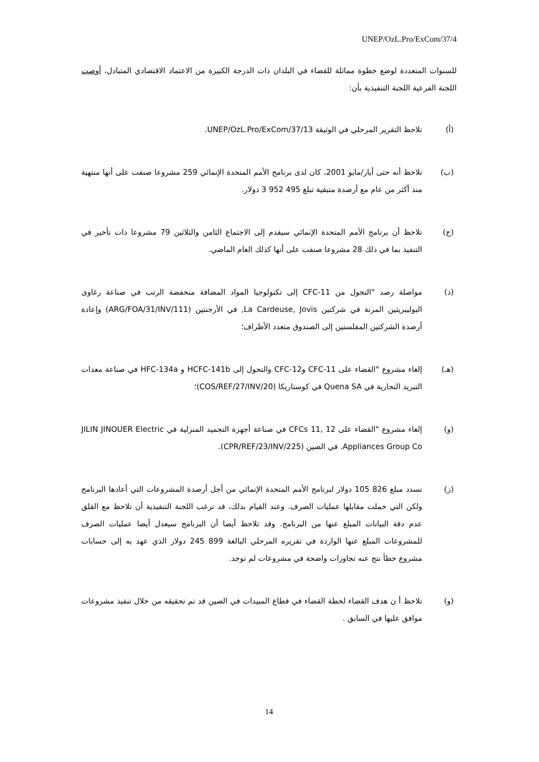UNEP/OzL.Pro/ExCom/37/4
للسنوات المتعددة لوضع خطوة مماثلة للقضاء في البلدان ذات الدرجة الكبيرة من الاعتماد الاقتصادي المتبادل، أوصت اللجنة الفرعية اللجنة التنفيذية بأن:
(أ) تلاحظ التقرير المرحلي في الوثيقة UNEP/OzL.Pro/ExCom/37/13.
(ب) تلاحظ أنه حتى أيار/مايو 2001، كان لدى برنامج الأمم المتحدة الإنمائي 259 مشروعا صنفت على أنها منتهية منذ أكثر من عام مع أرصدة متبقية تبلغ 495 952 3 دولار.
(ج) تلاحظ أن برنامج الأمم المتحدة الإنمائي سيقدم إلى الاجتماع الثامن والثلاثين 79 مشروعا ذات تأخير في التنفيذ بما في ذلك 28 مشروعا صنفت على أنها كذلك العام الماضي.
(د) مواصلة رصد "التحول من CFC-11 إلى تكنولوجيا المواد المضافة منخفضة الرتب في صناعة رغاوى البوليبريثين المرنة في شركتين La Cardeuse, Jovis, في الأرجنتين (ARG/FOA/31/INV/111) وإعادة أرصدة الشركتين المفلستين إلى الصندوق متعدد الأطراف؛
(هـ) إلغاء مشروع "القضاء على CFC-11 وCFC-12 والتحول إلى HCFC-141b و HFC-134a في صناعة معدات التبريد التجارية في Quena SA في كوستاريكا (COS/REF/27/INV/20)؛
(و) إلغاء مشروع "القضاء على CFCs 11, 12 في صناعة أجهزة التجميد المنزلية في JILIN JINOUER Electric Appliances Group Co. في الصين (CPR/REF/23/INV/225).
(ز) تسدد مبلغ 826 105 دولار لبرنامج الأمم المتحدة الإنمائي من أجل أرصدة المشروعات التي أعادها البرنامج ولكن التي حملت مقابلها عمليات الصرف. وعند القيام بذلك، قد ترغب اللجنة التنفيذية أن تلاحظ مع القلق عدم دقة البيانات المبلغ عنها من البرنامج. وقد تلاحظ أيضا أن البرنامج سيعدل أيضا عمليات الصرف للمشروعات المبلغ عنها الواردة في تقريره المرحلي البالغة 899 245 دولار الذي عهد به إلى حسابات مشروع خطأ نتج عنه تجاوزات واضحة في مشروعات لم توجد.
(و) تلاحظ أ ن هدف القضاء لخطة القضاء في قطاع المبيدات في الصين قد تم تحقيقه من خلال تنفيذ مشروعات موافق عليها في السابق .
14